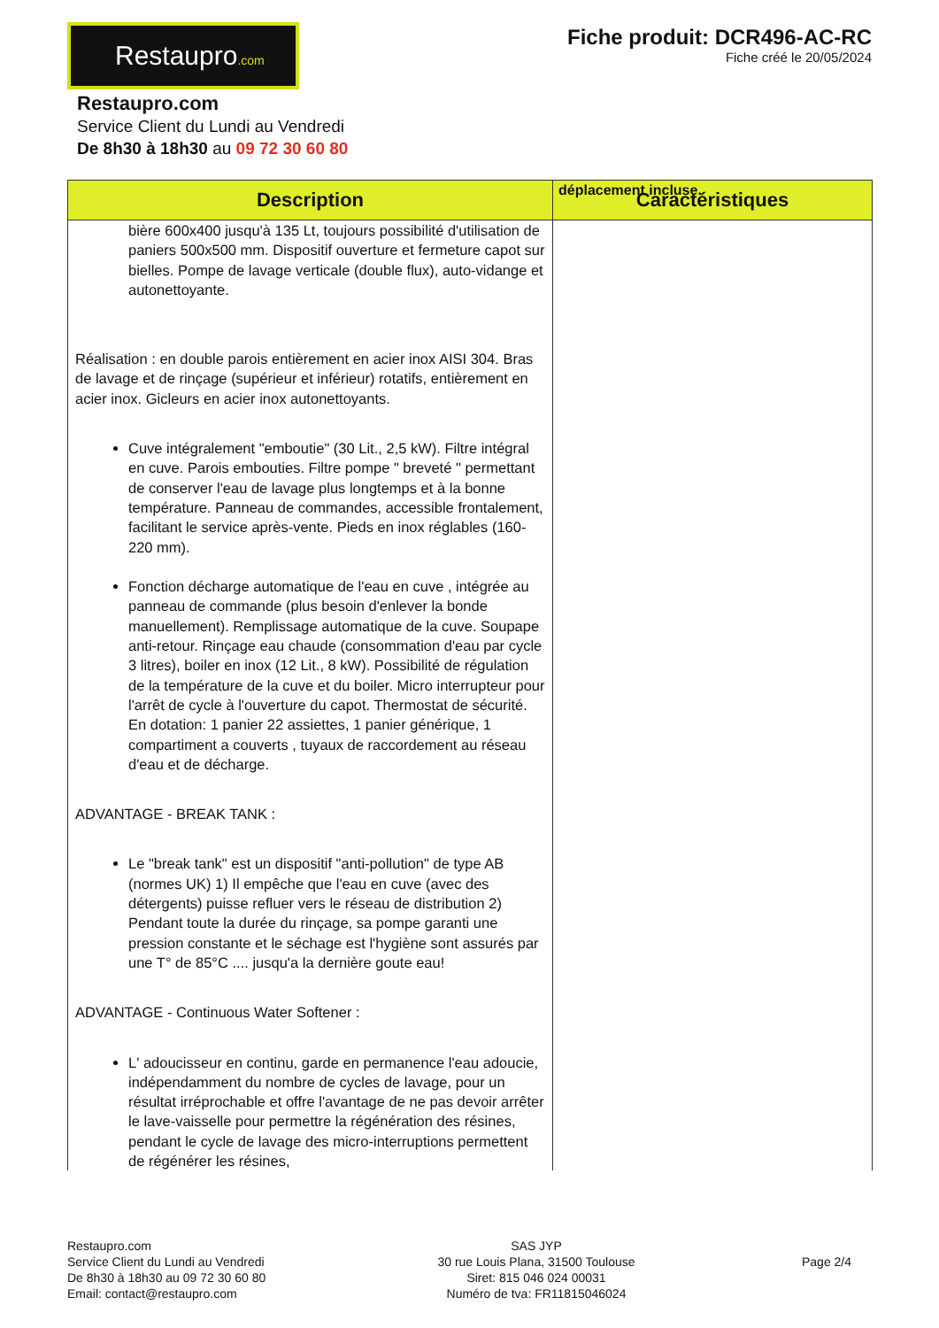Restaupro.com
Fiche produit: DCR496-AC-RC
Fiche créé le 20/05/2024
Restaupro.com
Service Client du Lundi au Vendredi
De 8h30 à 18h30 au 09 72 30 60 80
| Description | déplacement incluse. Caractéristiques |
| --- | --- |
| bière 600x400 jusqu'à 135 Lt, toujours possibilité d'utilisation de paniers 500x500 mm. Dispositif ouverture et fermeture capot sur bielles. Pompe de lavage verticale (double flux), auto-vidange et autonettoyante. Réalisation : en double parois entièrement en acier inox AISI 304. Bras de lavage et de rinçage (supérieur et inférieur) rotatifs, entièrement en acier inox. Gicleurs en acier inox autonettoyants. Cuve intégralement "emboutie" (30 Lit., 2,5 kW). Filtre intégral en cuve. Parois embouties. Filtre pompe " breveté " permettant de conserver l'eau de lavage plus longtemps et à la bonne température. Panneau de commandes, accessible frontalement, facilitant le service après-vente. Pieds en inox réglables (160-220 mm). Fonction décharge automatique de l'eau en cuve , intégrée au panneau de commande (plus besoin d'enlever la bonde manuellement). Remplissage automatique de la cuve. Soupape anti-retour. Rinçage eau chaude (consommation d'eau par cycle 3 litres), boiler en inox (12 Lit., 8 kW). Possibilité de régulation de la température de la cuve et du boiler. Micro interrupteur pour l'arrêt de cycle à l'ouverture du capot. Thermostat de sécurité. En dotation: 1 panier 22 assiettes, 1 panier générique, 1 compartiment a couverts , tuyaux de raccordement au réseau d'eau et de décharge. ADVANTAGE - BREAK TANK : Le "break tank" est un dispositif "anti-pollution" de type AB (normes UK) 1) Il empêche que l'eau en cuve (avec des détergents) puisse refluer vers le réseau de distribution 2) Pendant toute la durée du rinçage, sa pompe garanti une pression constante et le séchage est l'hygiène sont assurés par une T° de 85°C .... jusqu'a la dernière goute eau! ADVANTAGE - Continuous Water Softener : L' adoucisseur en continu, garde en permanence l'eau adoucie, indépendamment du nombre de cycles de lavage, pour un résultat irréprochable et offre l'avantage de ne pas devoir arrêter le lave-vaisselle pour permettre la régénération des résines, pendant le cycle de lavage des micro-interruptions permettent de régénérer les résines, | |
Restaupro.com
Service Client du Lundi au Vendredi
De 8h30 à 18h30 au 09 72 30 60 80
Email: contact@restaupro.com
SAS JYP
30 rue Louis Plana, 31500 Toulouse
Siret: 815 046 024 00031
Numéro de tva: FR11815046024
Page 2/4